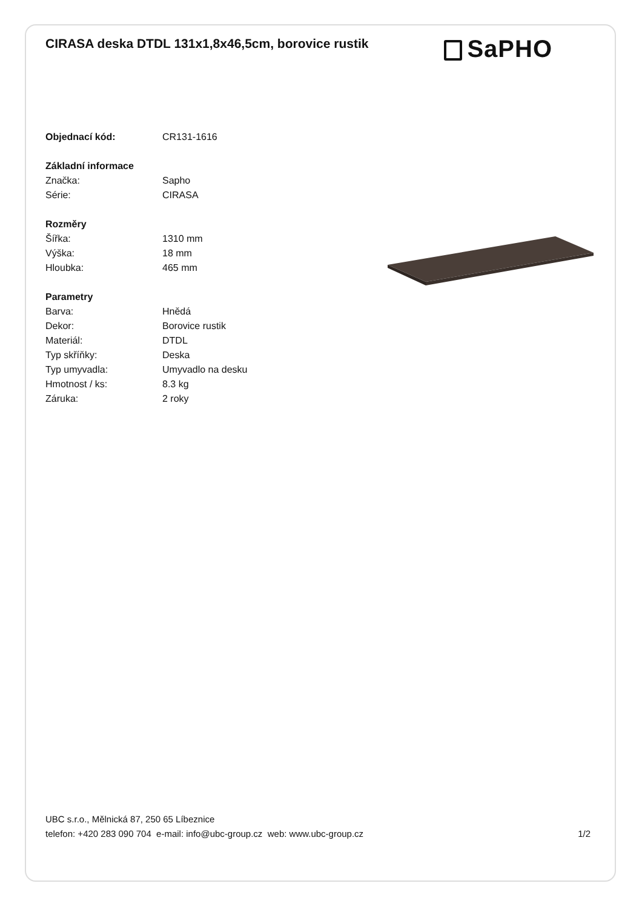CIRASA deska DTDL 131x1,8x46,5cm, borovice rustik
SaPHO
| Objednací kód: | CR131-1616 |
| Základní informace | |
| Značka: | Sapho |
| Série: | CIRASA |
| Rozměry | |
| Šířka: | 1310 mm |
| Výška: | 18 mm |
| Hloubka: | 465 mm |
| Parametry | |
| Barva: | Hnědá |
| Dekor: | Borovice rustik |
| Materiál: | DTDL |
| Typ skříňky: | Deska |
| Typ umyvadla: | Umyvadlo na desku |
| Hmotnost / ks: | 8.3 kg |
| Záruka: | 2 roky |
UBC s.r.o., Mělnická 87, 250 65 Líbeznice
telefon: +420 283 090 704 e-mail: info@ubc-group.cz web: www.ubc-group.cz
1/2